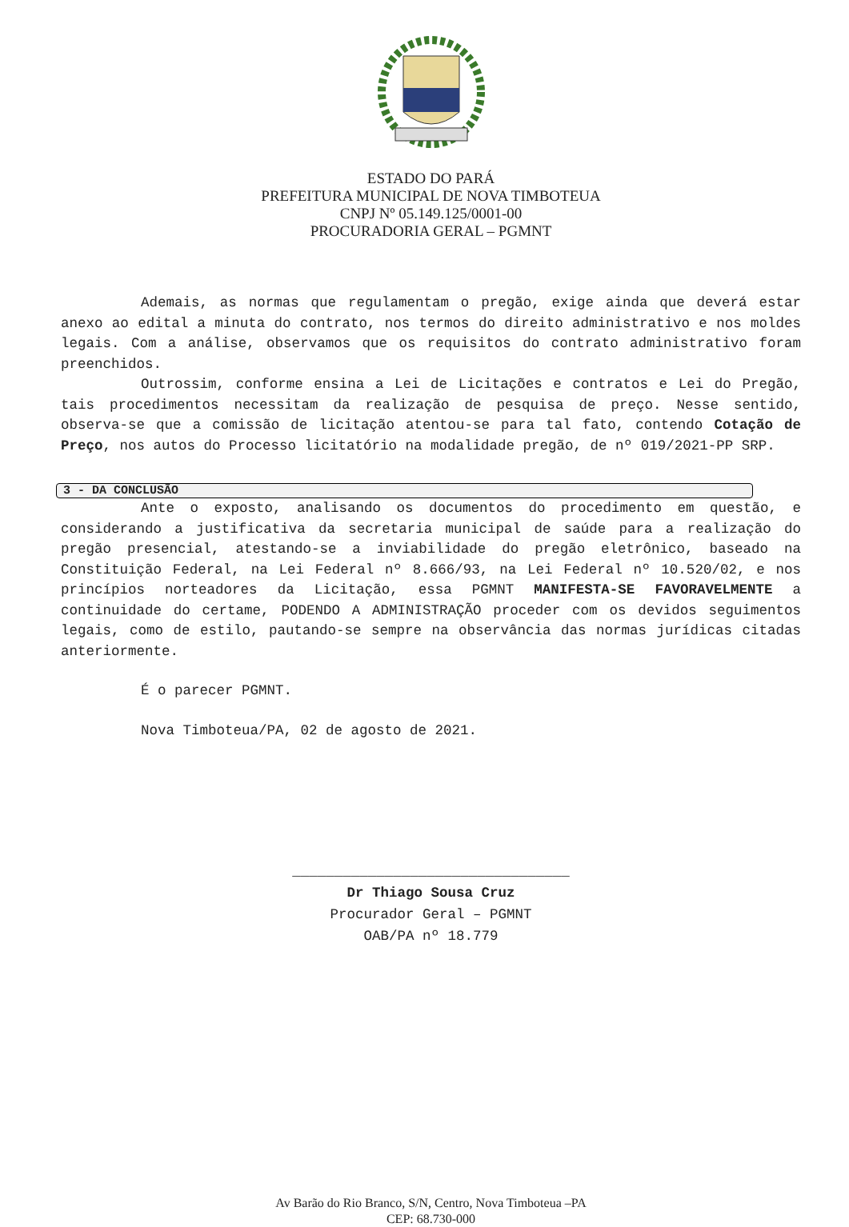ESTADO DO PARÁ
PREFEITURA MUNICIPAL DE NOVA TIMBOTEUA
CNPJ Nº 05.149.125/0001-00
PROCURADORIA GERAL – PGMNT
Ademais, as normas que regulamentam o pregão, exige ainda que deverá estar anexo ao edital a minuta do contrato, nos termos do direito administrativo e nos moldes legais. Com a análise, observamos que os requisitos do contrato administrativo foram preenchidos.
Outrossim, conforme ensina a Lei de Licitações e contratos e Lei do Pregão, tais procedimentos necessitam da realização de pesquisa de preço. Nesse sentido, observa-se que a comissão de licitação atentou-se para tal fato, contendo Cotação de Preço, nos autos do Processo licitatório na modalidade pregão, de nº 019/2021-PP SRP.
3 - DA CONCLUSÃO
Ante o exposto, analisando os documentos do procedimento em questão, e considerando a justificativa da secretaria municipal de saúde para a realização do pregão presencial, atestando-se a inviabilidade do pregão eletrônico, baseado na Constituição Federal, na Lei Federal nº 8.666/93, na Lei Federal nº 10.520/02, e nos princípios norteadores da Licitação, essa PGMNT MANIFESTA-SE FAVORAVELMENTE a continuidade do certame, PODENDO A ADMINISTRAÇÃO proceder com os devidos seguimentos legais, como de estilo, pautando-se sempre na observância das normas jurídicas citadas anteriormente.
É o parecer PGMNT.
Nova Timboteua/PA, 02 de agosto de 2021.
_________________________________
Dr Thiago Sousa Cruz
Procurador Geral – PGMNT
OAB/PA nº 18.779
Av Barão do Rio Branco, S/N, Centro, Nova Timboteua –PA
CEP: 68.730-000